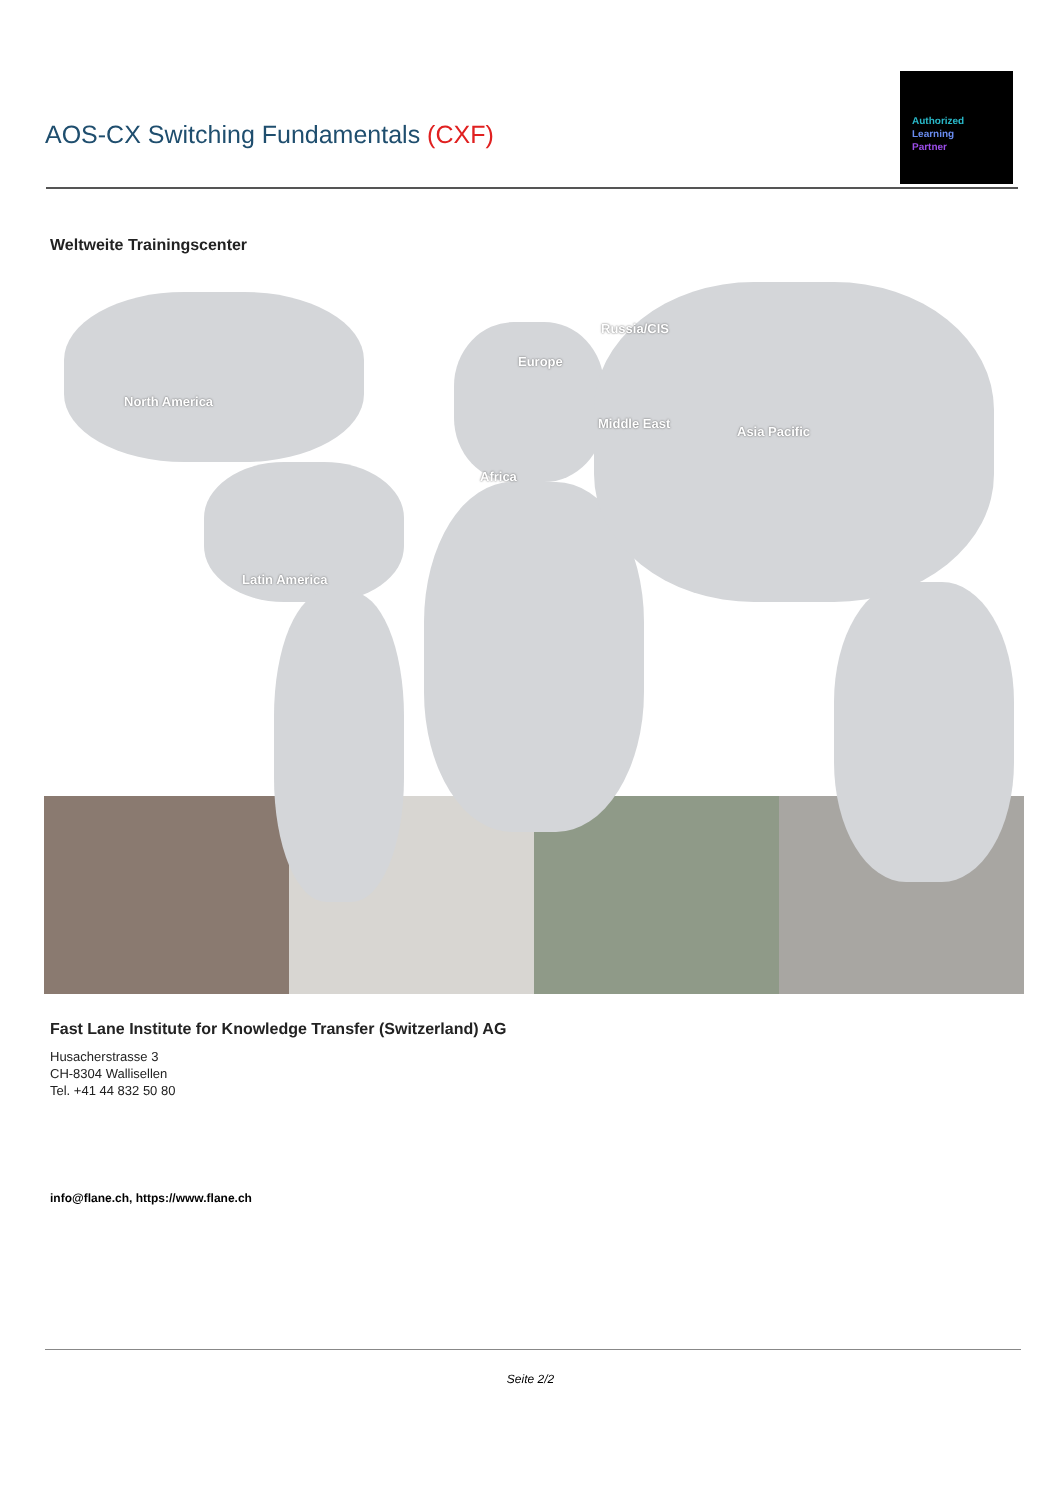AOS-CX Switching Fundamentals (CXF)
Authorized
Learning
Partner
Weltweite Trainingscenter
North America
Latin America
Europe
Russia/CIS
Middle East
Africa
Asia Pacific
Fast Lane Institute for Knowledge Transfer (Switzerland) AG
Husacherstrasse 3
CH-8304 Wallisellen
Tel. +41 44 832 50 80
info@flane.ch, https://www.flane.ch
Seite 2/2